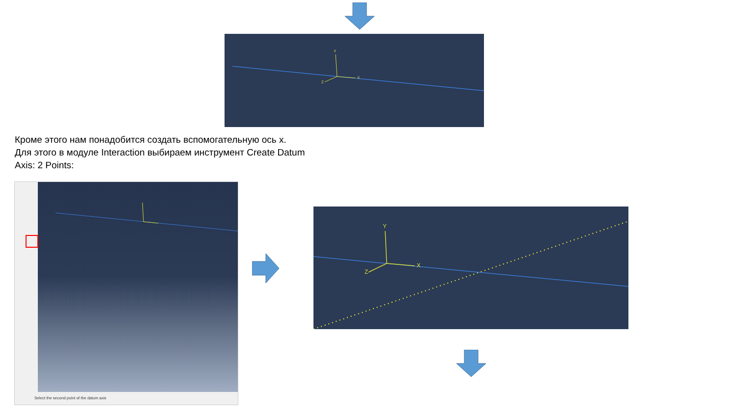Y
X
Z
Кроме этого нам понадобится создать вспомогательную ось x.
Для этого в модуле Interaction выбираем инструмент Create Datum Axis: 2 Points:
Select the second point of the datum axis
Y
X
Z